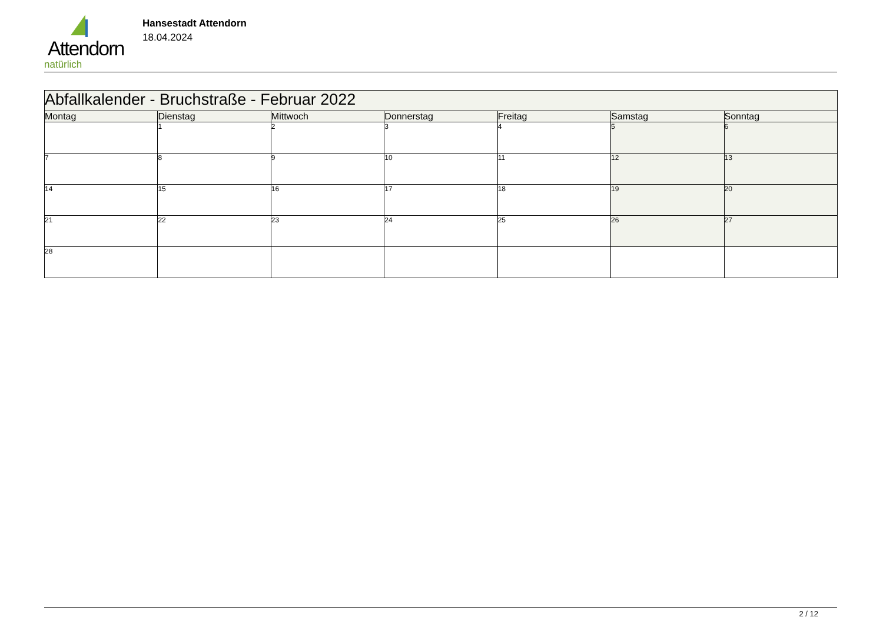Attendorn
natürlich
Hansestadt Attendorn
18.04.2024
| Abfallkalender - Bruchstraße - Februar 2022 | | | | | | |
| Montag | Dienstag | Mittwoch | Donnerstag | Freitag | Samstag | Sonntag |
| | 1 | 2 | 3 | 4 | 5 | 6 |
| 7 | 8 | 9 | 10 | 11 | 12 | 13 |
| 14 | 15 | 16 | 17 | 18 | 19 | 20 |
| 21 | 22 | 23 | 24 | 25 | 26 | 27 |
| 28 | | | | | | |
2 / 12